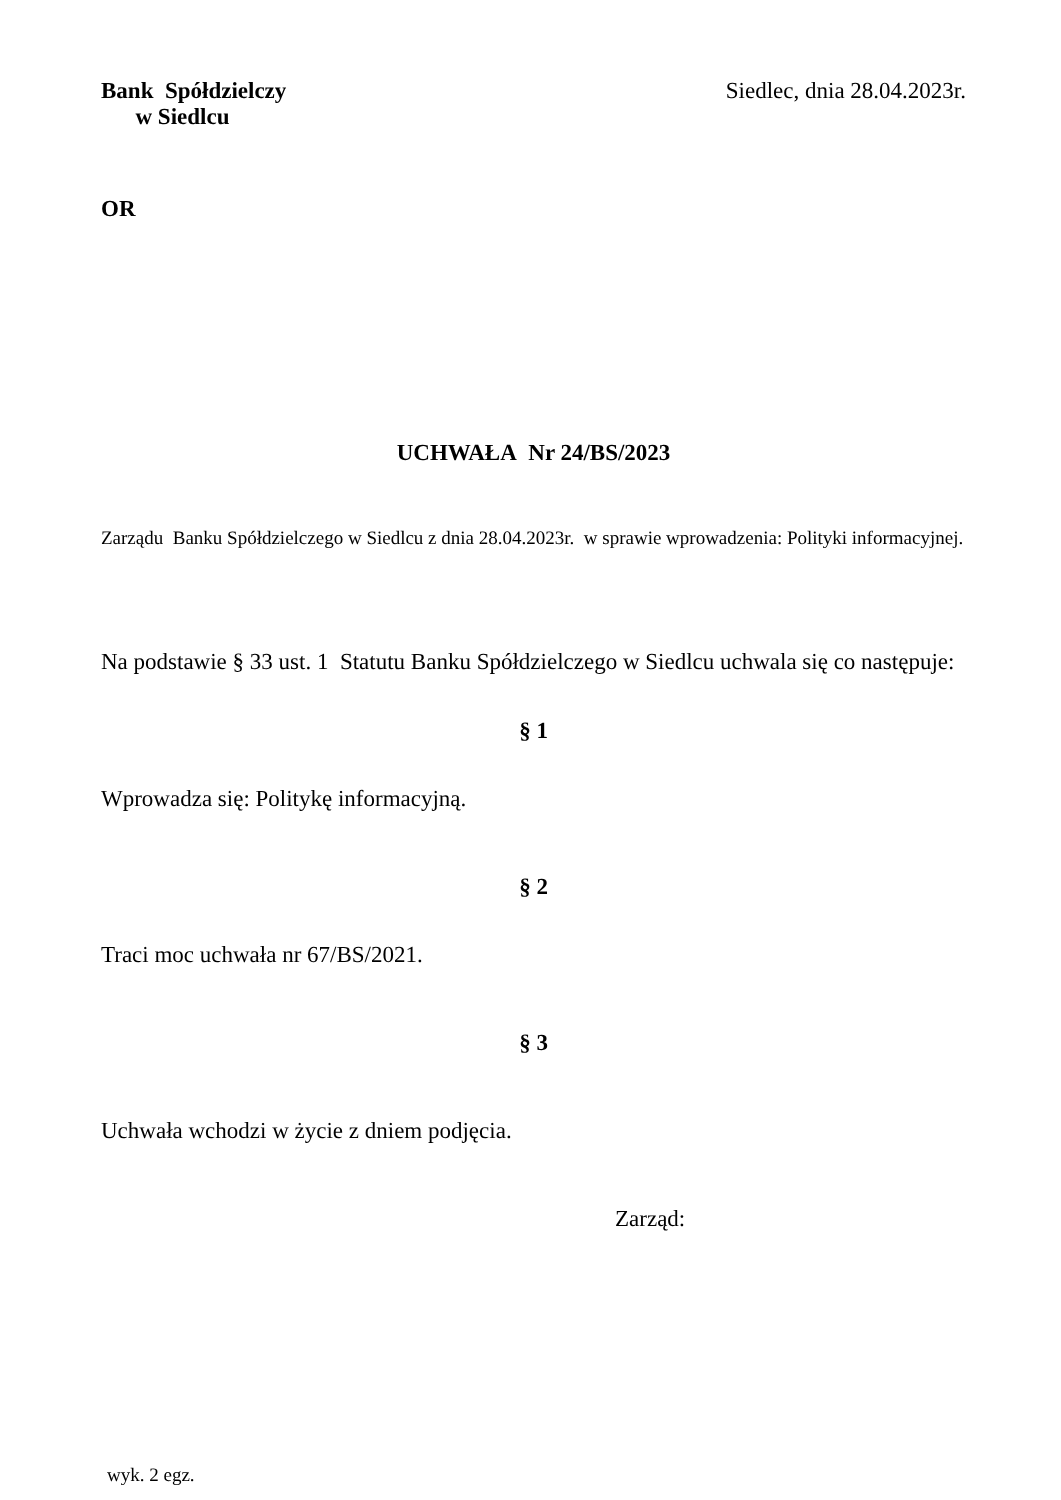Bank Spółdzielczy
w Siedlcu
Siedlec, dnia 28.04.2023r.
OR
UCHWAŁA Nr 24/BS/2023
Zarządu Banku Spółdzielczego w Siedlcu z dnia 28.04.2023r. w sprawie wprowadzenia: Polityki informacyjnej.
Na podstawie § 33 ust. 1 Statutu Banku Spółdzielczego w Siedlcu uchwala się co następuje:
§ 1
Wprowadza się: Politykę informacyjną.
§ 2
Traci moc uchwała nr 67/BS/2021.
§ 3
Uchwała wchodzi w życie z dniem podjęcia.
Zarząd:
wyk. 2 egz.